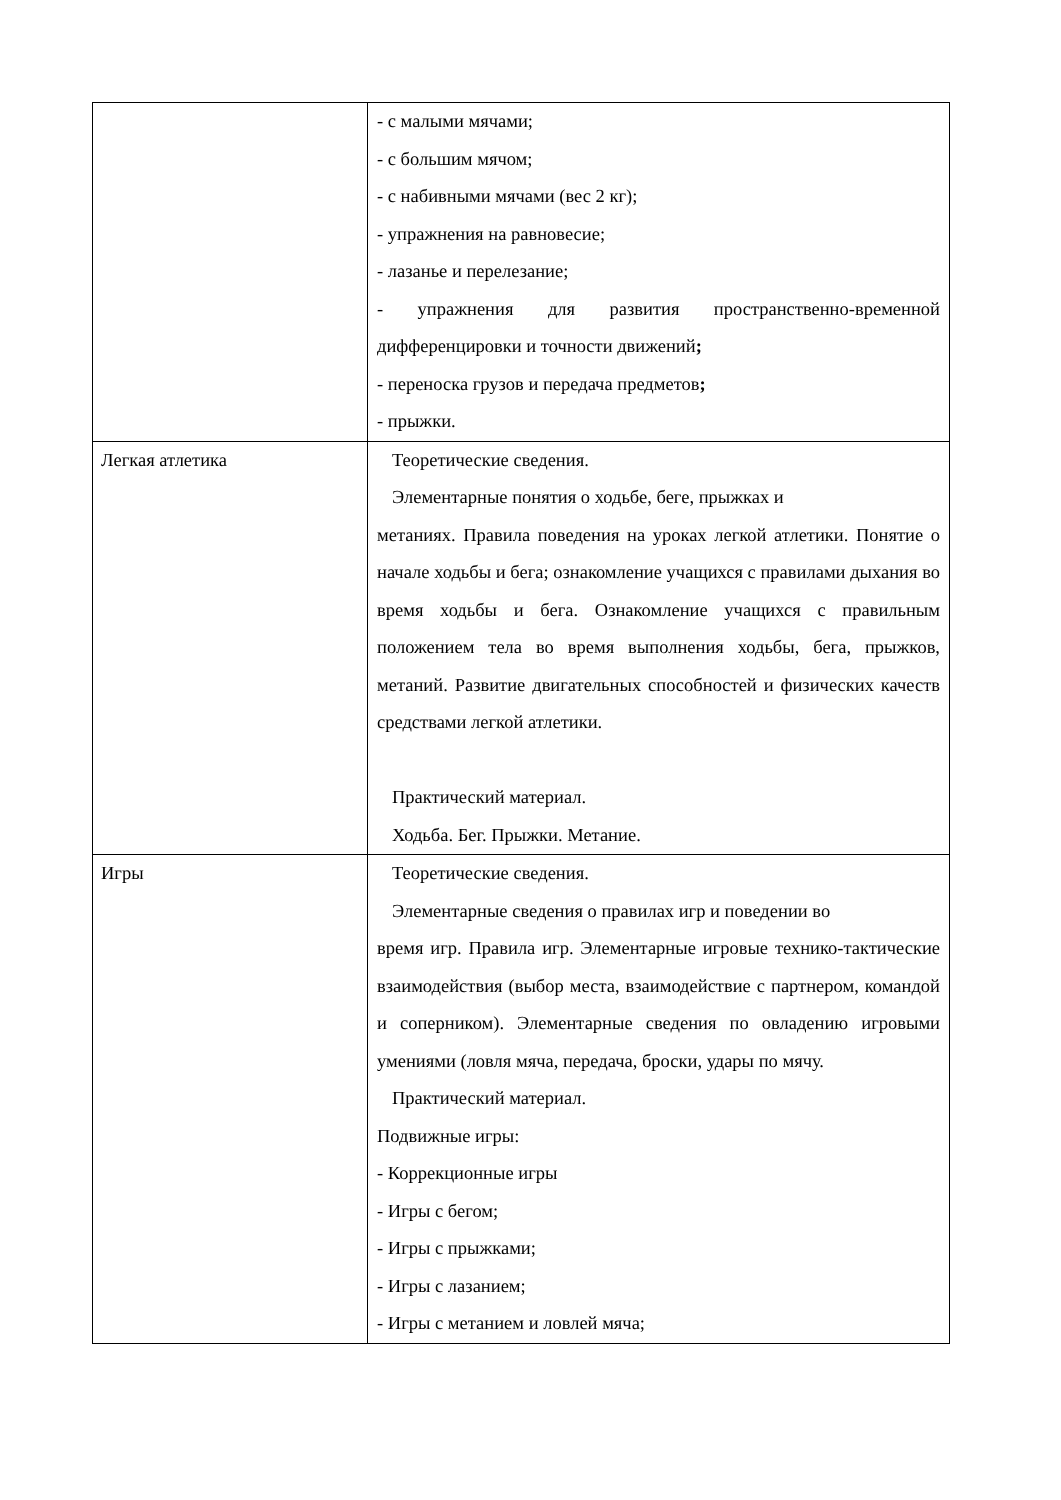| | - с малыми мячами; - с большим мячом; - с набивными мячами (вес 2 кг); - упражнения на равновесие; - лазанье и перелезание; - упражнения для развития пространственно-временной дифференцировки и точности движений ; - переноска грузов и передача предметов ; - прыжки. |
| Легкая атлетика | Теоретические сведения. Элементарные понятия о ходьбе, беге, прыжках и метаниях. Правила поведения на уроках легкой атлетики. Понятие о начале ходьбы и бега; ознакомление учащихся с правилами дыхания во время ходьбы и бега. Ознакомление учащихся с правильным положением тела во время выполнения ходьбы, бега, прыжков, метаний. Развитие двигательных способностей и физических качеств средствами легкой атлетики. Практический материал. Ходьба. Бег. Прыжки. Метание. |
| Игры | Теоретические сведения. Элементарные сведения о правилах игр и поведении во время игр. Правила игр. Элементарные игровые технико-тактические взаимодействия (выбор места, взаимодействие с партнером, командой и соперником). Элементарные сведения по овладению игровыми умениями (ловля мяча, передача, броски, удары по мячу. Практический материал. Подвижные игры: - Коррекционные игры - Игры с бегом; - Игры с прыжками; - Игры с лазанием; - Игры с метанием и ловлей мяча; |